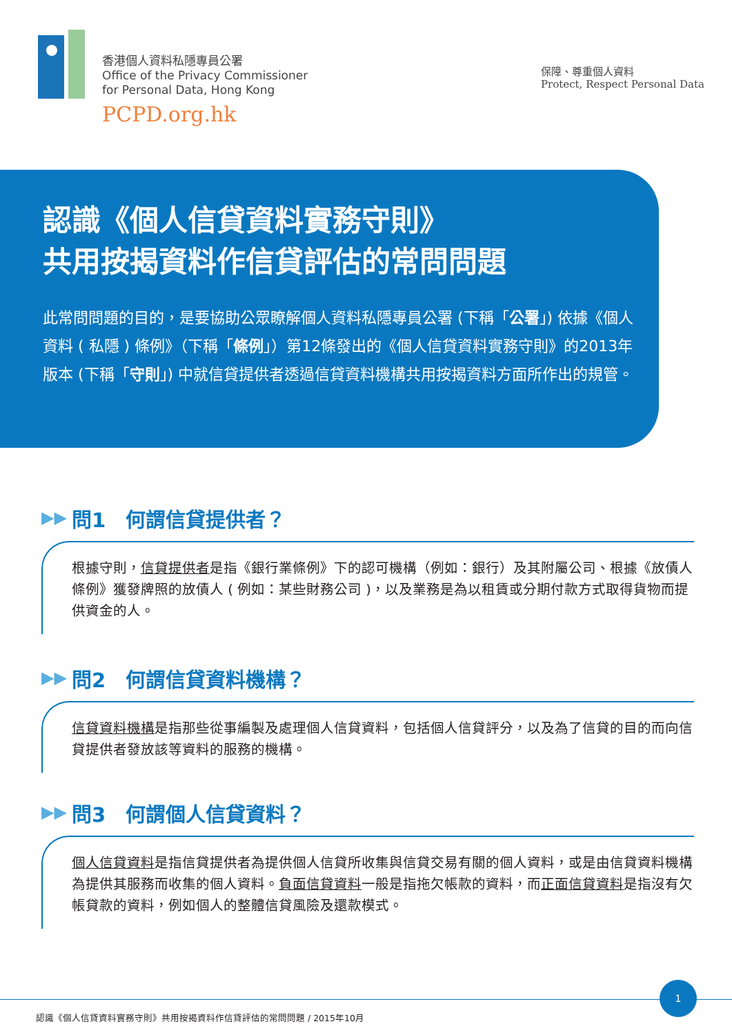香港個人資料私隱專員公署
Office of the Privacy Commissioner
for Personal Data, Hong Kong
PCPD.org.hk
保障、尊重個人資料
Protect, Respect Personal Data
認識《個人信貸資料實務守則》
共用按揭資料作信貸評估的常問問題
此常問問題的目的，是要協助公眾瞭解個人資料私隱專員公署 (下稱「公署」) 依據《個人資料 ( 私隱 ) 條例》（下稱「條例」）第12條發出的《個人信貸資料實務守則》的2013年版本 (下稱「守則」) 中就信貸提供者透過信貸資料機構共用按揭資料方面所作出的規管。
▶▶ 問1　何謂信貸提供者？
根據守則，信貸提供者是指《銀行業條例》下的認可機構（例如：銀行）及其附屬公司、根據《放債人條例》獲發牌照的放債人 ( 例如：某些財務公司 )，以及業務是為以租賃或分期付款方式取得貨物而提供資金的人。
▶▶ 問2　何謂信貸資料機構？
信貸資料機構是指那些從事編製及處理個人信貸資料，包括個人信貸評分，以及為了信貸的目的而向信貸提供者發放該等資料的服務的機構。
▶▶ 問3　何謂個人信貸資料？
個人信貸資料是指信貸提供者為提供個人信貸所收集與信貸交易有關的個人資料，或是由信貸資料機構為提供其服務而收集的個人資料。負面信貸資料一般是指拖欠帳款的資料，而正面信貸資料是指沒有欠帳貸款的資料，例如個人的整體信貸風險及還款模式。
1
認識《個人信貸資料實務守則》共用按揭資料作信貸評估的常問問題 / 2015年10月